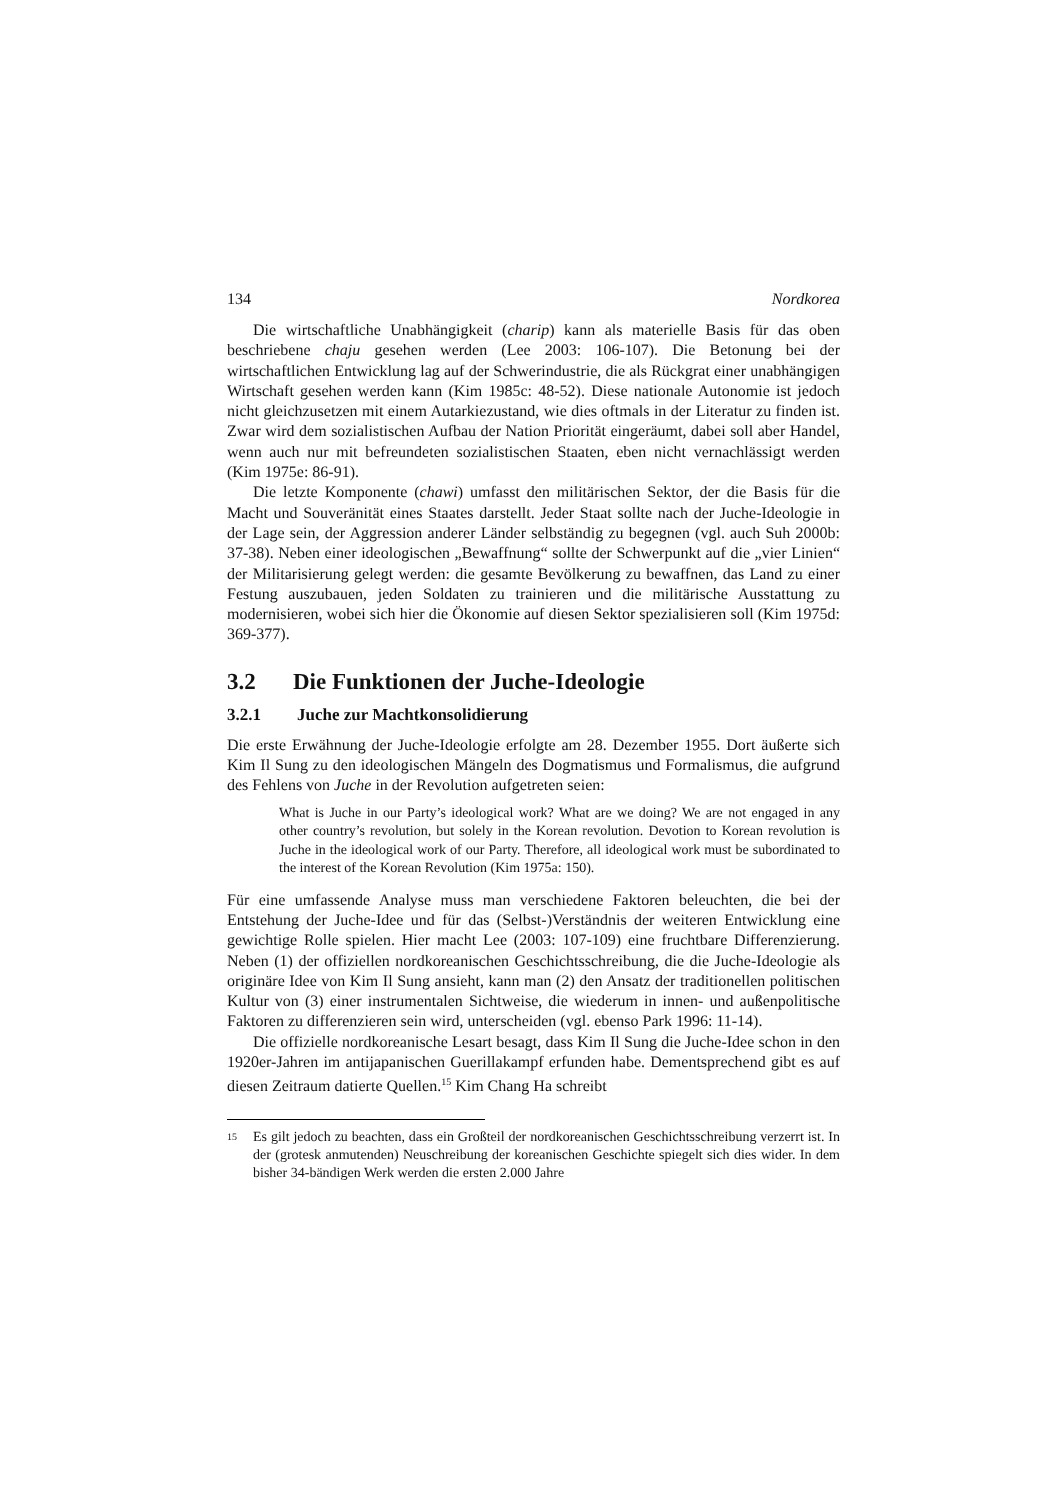134 Nordkorea
Die wirtschaftliche Unabhängigkeit (charip) kann als materielle Basis für das oben beschriebene chaju gesehen werden (Lee 2003: 106-107). Die Betonung bei der wirtschaftlichen Entwicklung lag auf der Schwerindustrie, die als Rückgrat einer unabhängigen Wirtschaft gesehen werden kann (Kim 1985c: 48-52). Diese nationale Autonomie ist jedoch nicht gleichzusetzen mit einem Autarkiezustand, wie dies oftmals in der Literatur zu finden ist. Zwar wird dem sozialistischen Aufbau der Nation Priorität eingeräumt, dabei soll aber Handel, wenn auch nur mit befreundeten sozialistischen Staaten, eben nicht vernachlässigt werden (Kim 1975e: 86-91).
Die letzte Komponente (chawi) umfasst den militärischen Sektor, der die Basis für die Macht und Souveränität eines Staates darstellt. Jeder Staat sollte nach der Juche-Ideologie in der Lage sein, der Aggression anderer Länder selbständig zu begegnen (vgl. auch Suh 2000b: 37-38). Neben einer ideologischen „Bewaffnung“ sollte der Schwerpunkt auf die „vier Linien“ der Militarisierung gelegt werden: die gesamte Bevölkerung zu bewaffnen, das Land zu einer Festung auszubauen, jeden Soldaten zu trainieren und die militärische Ausstattung zu modernisieren, wobei sich hier die Ökonomie auf diesen Sektor spezialisieren soll (Kim 1975d: 369-377).
3.2 Die Funktionen der Juche-Ideologie
3.2.1 Juche zur Machtkonsolidierung
Die erste Erwähnung der Juche-Ideologie erfolgte am 28. Dezember 1955. Dort äußerte sich Kim Il Sung zu den ideologischen Mängeln des Dogmatismus und Formalismus, die aufgrund des Fehlens von Juche in der Revolution aufgetreten seien:
What is Juche in our Party’s ideological work? What are we doing? We are not engaged in any other country’s revolution, but solely in the Korean revolution. Devotion to Korean revolution is Juche in the ideological work of our Party. Therefore, all ideological work must be subordinated to the interest of the Korean Revolution (Kim 1975a: 150).
Für eine umfassende Analyse muss man verschiedene Faktoren beleuchten, die bei der Entstehung der Juche-Idee und für das (Selbst-)Verständnis der weiteren Entwicklung eine gewichtige Rolle spielen. Hier macht Lee (2003: 107-109) eine fruchtbare Differenzierung. Neben (1) der offiziellen nordkoreanischen Geschichtsschreibung, die die Juche-Ideologie als originäre Idee von Kim Il Sung ansieht, kann man (2) den Ansatz der traditionellen politischen Kultur von (3) einer instrumentalen Sichtweise, die wiederum in innen- und außenpolitische Faktoren zu differenzieren sein wird, unterscheiden (vgl. ebenso Park 1996: 11-14).
Die offizielle nordkoreanische Lesart besagt, dass Kim Il Sung die Juche-Idee schon in den 1920er-Jahren im antijapanischen Guerillakampf erfunden habe. Dementsprechend gibt es auf diesen Zeitraum datierte Quellen.<sup>15</sup> Kim Chang Ha schreibt
15 Es gilt jedoch zu beachten, dass ein Großteil der nordkoreanischen Geschichtsschreibung verzerrt ist. In der (grotesk anmutenden) Neuschreibung der koreanischen Geschichte spiegelt sich dies wider. In dem bisher 34-bändigen Werk werden die ersten 2.000 Jahre